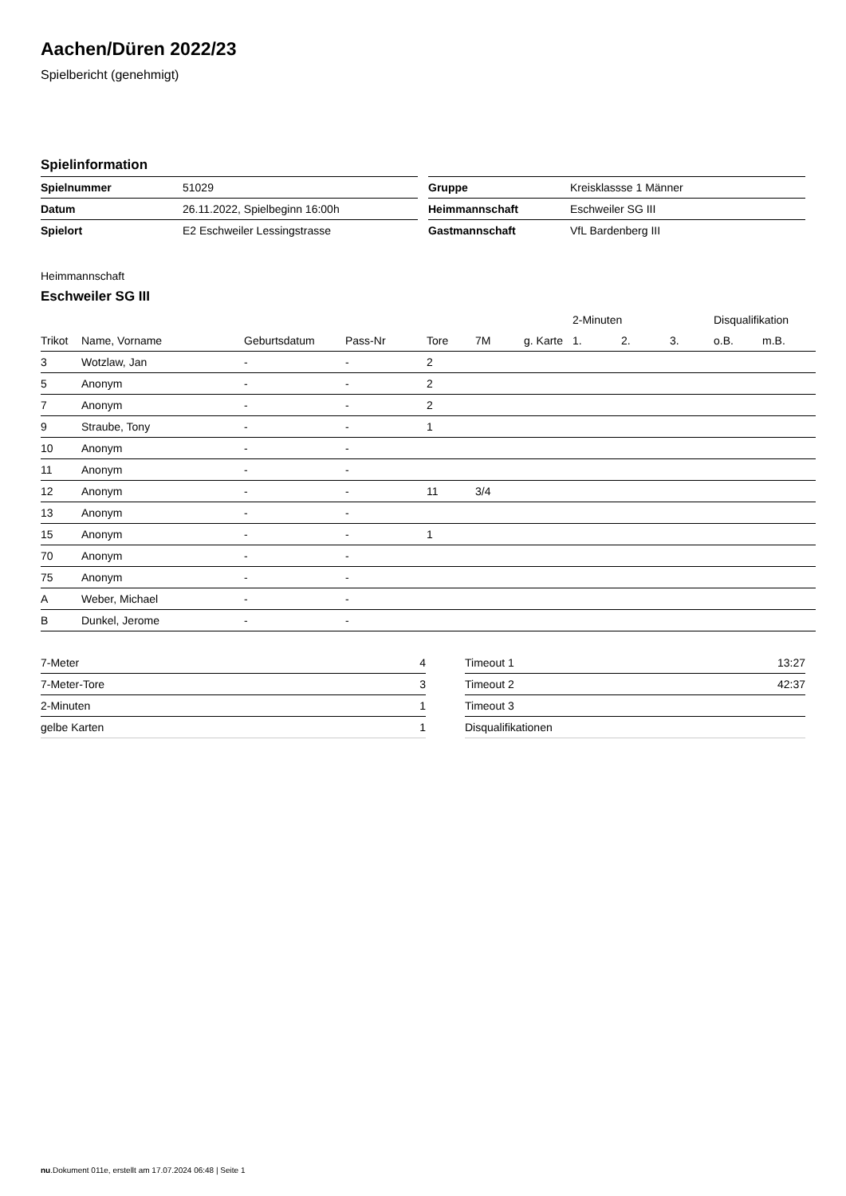Aachen/Düren 2022/23
Spielbericht (genehmigt)
Spielinformation
| Spielnummer | 51029 |
| Datum | 26.11.2022, Spielbeginn 16:00h |
| Spielort | E2 Eschweiler Lessingstrasse |
| Gruppe | Kreisklassse 1 Männer |
| Heimmannschaft | Eschweiler SG III |
| Gastmannschaft | VfL Bardenberg III |
Heimmannschaft
Eschweiler SG III
| | | | | | | | 2-Minuten | | | Disqualifikation | |
| --- | --- | --- | --- | --- | --- | --- | --- | --- | --- | --- | --- |
| Trikot | Name, Vorname | Geburtsdatum | Pass-Nr | Tore | 7M | g. Karte | 1. | 2. | 3. | o.B. | m.B. |
| 3 | Wotzlaw, Jan | - | - | 2 | | | | | | | |
| 5 | Anonym | - | - | 2 | | | | | | | |
| 7 | Anonym | - | - | 2 | | | | | | | |
| 9 | Straube, Tony | - | - | 1 | | | | | | | |
| 10 | Anonym | - | - | | | | | | | | |
| 11 | Anonym | - | - | | | | | | | | |
| 12 | Anonym | - | - | 11 | 3/4 | | | | | | |
| 13 | Anonym | - | - | | | | | | | | |
| 15 | Anonym | - | - | 1 | | | | | | | |
| 70 | Anonym | - | - | | | | | | | | |
| 75 | Anonym | - | - | | | | | | | | |
| A | Weber, Michael | - | - | | | | | | | | |
| B | Dunkel, Jerome | - | - | | | | | | | | |
| 7-Meter | 4 |
| 7-Meter-Tore | 3 |
| 2-Minuten | 1 |
| gelbe Karten | 1 |
| Timeout 1 | 13:27 |
| Timeout 2 | 42:37 |
| Timeout 3 | |
| Disqualifikationen | |
nu.Dokument 011e, erstellt am 17.07.2024 06:48 | Seite 1